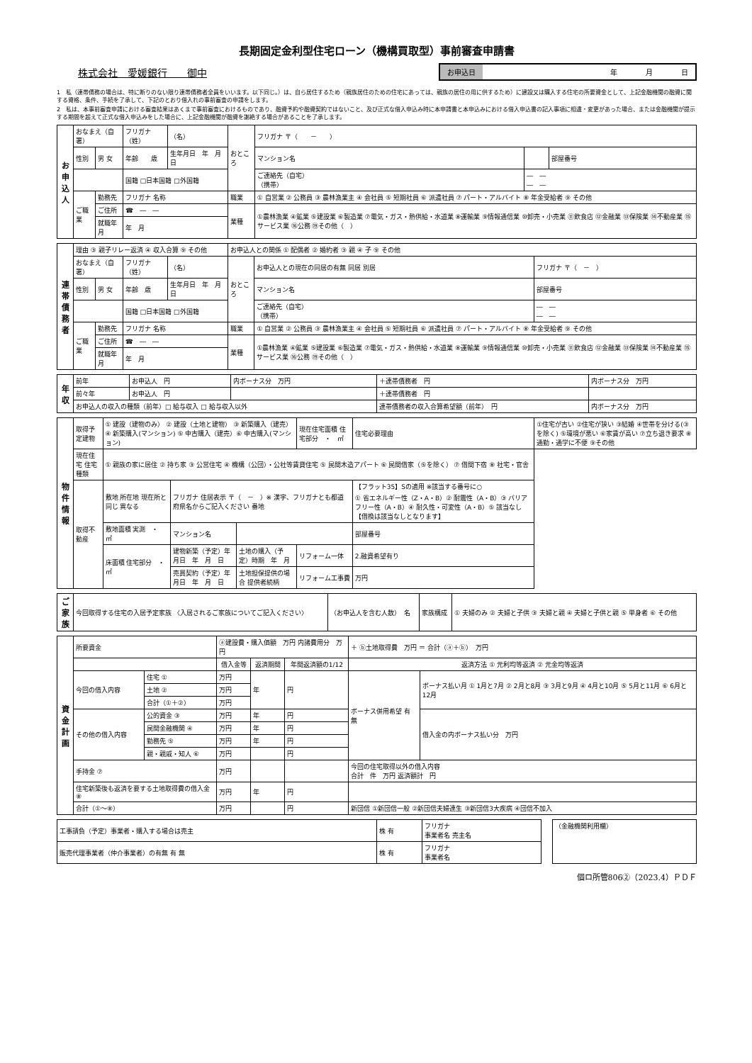長期固定金利型住宅ローン（機構買取型）事前審査申請書
株式会社　愛媛銀行　　御中
お申込日 年　　　　月　　　　日
1　私（連帯債務の場合は、特に断りのない限り連帯債務者全員をいいます。以下同じ。）は、自ら居住するため（親族居住のための住宅にあっては、親族の居住の用に供するため）に建設又は購入する住宅の所要資金として、上記金融機関の融資に関する資格、条件、手続を了承して、下記のとおり借入れの事前審査の申請をします。
2　私は、本事前審査申請における審査結果はあくまで事前審査におけるものであり、融資予約や融資契約ではないこと、及び正式な借入申込み時に本申請書と本申込みにおける借入申込書の記入事項に相違・変更があった場合、または金融機関が提示する期間を超えて正式な借入申込みをした場合に、上記金融機関が融資を謝絶する場合があることを了承します。
| お申込人 | おなまえ（自署） | | フリガナ（姓） | （名） | おところ | フリガナ 〒（ － ） | | |
| | 性別 | 男 女 | 年齢 歳 | 生年月日 年 月 日 | | マンション名 | | 部屋番号 |
| | | | 国籍 □日本国籍 □外国籍 | | | ご連絡先（自宅） （携帯） | ― ― ― ― | |
| | ご職業 | 勤務先 | フリガナ 名称 | | 職業 | ① 自営業 ② 公務員 ③ 農林漁業主 ④ 会社員 ⑤ 短期社員 ⑥ 派遣社員 ⑦ パート・アルバイト ⑧ 年金受給者 ⑨ その他 | | |
| | | ご住所 | ☎ ― ― | | 業種 | ①農林漁業 ④鉱業 ⑤建設業 ⑥製造業 ⑦電気・ガス・熱供給・水道業 ⑧運輸業 ⑨情報通信業 ⑩卸売・小売業 ⑪飲食店 ⑫金融業 ⑬保険業 ⑭不動産業 ⑮サービス業 ⑯公務 ⑲その他（ ） | | |
| | | 就職年月 | 年 月 | | | | | |
| 連帯債務者 | 理由 ③ 親子リレー返済 ④ 収入合算 ⑨ その他 | | | | お申込人との関係 ① 配偶者 ② 婚約者 ③ 親 ④ 子 ⑨ その他 | | |
| | おなまえ（自署） | | フリガナ（姓） | （名） | おところ | お申込人との現在の同居の有無 同居 別居 | フリガナ 〒（ － ） |
| | 性別 | 男 女 | 年齢 歳 | 生年月日 年 月 日 | | マンション名 | 部屋番号 |
| | | | 国籍 □日本国籍 □外国籍 | | | ご連絡先（自宅） （携帯） | ― ― ― ― |
| | ご職業 | 勤務先 | フリガナ 名称 | | 職業 | ① 自営業 ② 公務員 ③ 農林漁業主 ④ 会社員 ⑤ 短期社員 ⑥ 派遣社員 ⑦ パート・アルバイト ⑧ 年金受給者 ⑨ その他 | |
| | | ご住所 | ☎ ― ― | | 業種 | ①農林漁業 ④鉱業 ⑤建設業 ⑥製造業 ⑦電気・ガス・熱供給・水道業 ⑧運輸業 ⑨情報通信業 ⑩卸売・小売業 ⑪飲食店 ⑫金融業 ⑬保険業 ⑭不動産業 ⑮サービス業 ⑯公務 ⑲その他（ ） | |
| | | 就職年月 | 年 月 | | | | |
| 年収 | 前年 | お申込人 円 | 内ボーナス分 万円 | ＋連帯債務者 円 | 内ボーナス分 万円 |
| | 前々年 | お申込人 円 | | ＋連帯債務者 円 | |
| | お申込人の収入の種類（前年）□ 給与収入 □ 給与収入以外 | | | 連帯債務者の収入合算希望額（前年） 円 | 内ボーナス分 万円 |
| 物件情報 | 取得予定建物 | ① 建設（建物のみ） ② 建設（土地と建物） ③ 新築購入（建売） ④ 新築購入(マンション) ⑤ 中古購入（建売）⑥ 中古購入(マンション) | | | 現在住宅面積 住宅部分 ・ ㎡ | 住宅必要理由 | ①住宅が古い ②住宅が狭い ③結婚 ④世帯を分ける(③を除く) ⑤環境が悪い ⑥家賃が高い ⑦立ち退き要求 ⑧通勤・通学に不便 ⑨その他 |
| | 現在住宅 住宅種類 | ① 親族の家に居住 ② 持ち家 ③ 公営住宅 ④ 機構（公団）・公社等賃貸住宅 ⑤ 民間木造アパート ⑥ 民間借家（⑤を除く） ⑦ 借間下宿 ⑧ 社宅・官舎 | | | | | |
| | 取得不動産 | 敷地 所在地 現在所と同じ 異なる | フリガナ 住居表示 〒（ － ）※ 漢字、フリガナとも都道府県名からご記入ください 番地 | | | 【フラット35】Sの適用 ※該当する番号に○ ① 省エネルギー性（Z・A・B）② 耐震性（A・B）③ バリアフリー性（A・B）④ 耐久性・可変性（A・B）⑤ 該当なし【借換は該当なしとなります】 | |
| | | 敷地面積 実測 ・ ㎡ | マンション名 | | | 部屋番号 | |
| | | 床面積 住宅部分 ・ ㎡ | 建物新築（予定）年月日 年 月 日 | 土地の購入（予定）時期 年 月 | リフォーム一体 | 2.融資希望有り | |
| | | | 売買契約（予定）年月日 年 月 日 | 土地担保提供の場合 提供者続柄 | リフォーム工事費 | 万円 | |
| ご家族 | 今回取得する住宅の入居予定家族 〈入居されるご家族についてご記入ください〉 | （お申込人を含む人数） 名 | 家族構成 | ① 夫婦のみ ② 夫婦と子供 ③ 夫婦と親 ④ 夫婦と子供と親 ⑤ 単身者 ⑥ その他 |
| 資金計画 | 所要資金 | | ⓐ建設費・購入価額 万円 内諸費用分 万円 | | | ＋ ⓑ土地取得費 万円 ＝ 合計（ⓐ＋ⓑ） 万円 | |
| | | | 借入金等 | 返済期間 | 年間返済額の1/12 | 返済方法 ① 元利均等返済 ② 元金均等返済 | |
| | 今回の借入内容 | 住宅 ① | 万円 | 年 | 円 | ボーナス併用希望 有 無 | ボーナス払い月 ① 1月と7月 ② 2月と8月 ③ 3月と9月 ④ 4月と10月 ⑤ 5月と11月 ⑥ 6月と12月 |
| | | 土地 ② | 万円 | | | | |
| | | 合計（①＋②） | 万円 | | | | |
| | その他の借入内容 | 公的資金 ③ | 万円 | 年 | 円 | | 借入金の内ボーナス払い分 万円 |
| | | 民間金融機関 ④ | 万円 | 年 | 円 | | |
| | | 勤務先 ⑤ | 万円 | 年 | 円 | | |
| | | 親・親戚・知人 ⑥ | 万円 | | 円 | | |
| | 手持金 ⑦ | | 万円 | | | 今回の住宅取得以外の借入内容 合計 件 万円 返済額計 円 | |
| | 住宅新築後も返済を要する土地取得費の借入金 ⑧ | | 万円 | 年 | 円 | | |
| | 合計（①～⑧） | | 万円 | | 円 | 新団信 ①新団信一般 ②新団信夫婦連生 ③新団信3大疾病 ④団信不加入 | |
| 工事請負（予定）事業者・購入する場合は売主 | 株 有 | フリガナ 事業者名 売主名 | | （金融機関利用欄） |
| 販売代理事業者（仲介事業者）の有無 有 無 | 株 有 | フリガナ 事業者名 | | |
個ロ所管806②（2023.4）ＰＤＦ